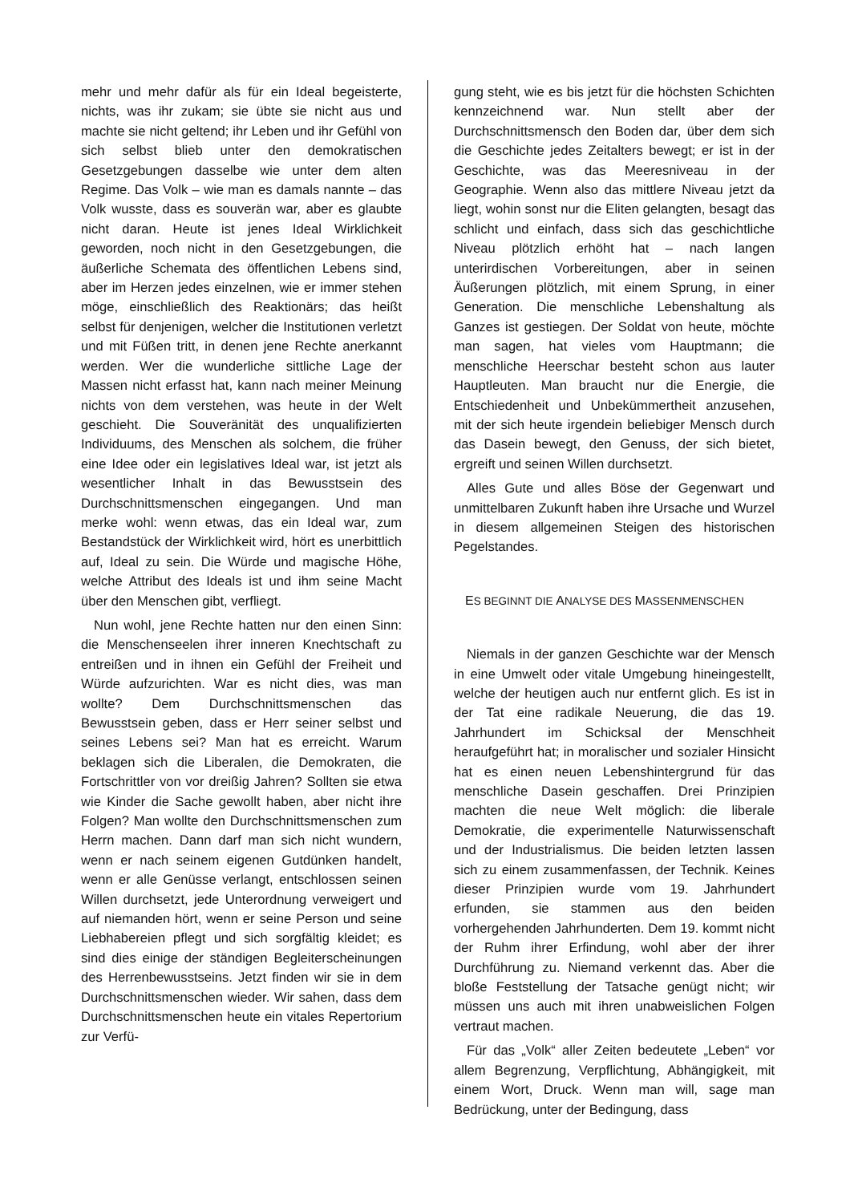mehr und mehr dafür als für ein Ideal begeisterte, nichts, was ihr zukam; sie übte sie nicht aus und machte sie nicht geltend; ihr Leben und ihr Gefühl von sich selbst blieb unter den demokratischen Gesetzgebungen dasselbe wie unter dem alten Regime. Das Volk – wie man es damals nannte – das Volk wusste, dass es souverän war, aber es glaubte nicht daran. Heute ist jenes Ideal Wirklichkeit geworden, noch nicht in den Gesetzgebungen, die äußerliche Schemata des öffentlichen Lebens sind, aber im Herzen jedes einzelnen, wie er immer stehen möge, einschließlich des Reaktionärs; das heißt selbst für denjenigen, welcher die Institutionen verletzt und mit Füßen tritt, in denen jene Rechte anerkannt werden. Wer die wunderliche sittliche Lage der Massen nicht erfasst hat, kann nach meiner Meinung nichts von dem verstehen, was heute in der Welt geschieht. Die Souveränität des unqualifizierten Individuums, des Menschen als solchem, die früher eine Idee oder ein legislatives Ideal war, ist jetzt als wesentlicher Inhalt in das Bewusstsein des Durchschnittsmenschen eingegangen. Und man merke wohl: wenn etwas, das ein Ideal war, zum Bestandstück der Wirklichkeit wird, hört es unerbittlich auf, Ideal zu sein. Die Würde und magische Höhe, welche Attribut des Ideals ist und ihm seine Macht über den Menschen gibt, verfliegt.
Nun wohl, jene Rechte hatten nur den einen Sinn: die Menschenseelen ihrer inneren Knechtschaft zu entreißen und in ihnen ein Gefühl der Freiheit und Würde aufzurichten. War es nicht dies, was man wollte? Dem Durchschnittsmenschen das Bewusstsein geben, dass er Herr seiner selbst und seines Lebens sei? Man hat es erreicht. Warum beklagen sich die Liberalen, die Demokraten, die Fortschrittler von vor dreißig Jahren? Sollten sie etwa wie Kinder die Sache gewollt haben, aber nicht ihre Folgen? Man wollte den Durchschnittsmenschen zum Herrn machen. Dann darf man sich nicht wundern, wenn er nach seinem eigenen Gutdünken handelt, wenn er alle Genüsse verlangt, entschlossen seinen Willen durchsetzt, jede Unterordnung verweigert und auf niemanden hört, wenn er seine Person und seine Liebhabereien pflegt und sich sorgfältig kleidet; es sind dies einige der ständigen Begleiterscheinungen des Herrenbewusstseins. Jetzt finden wir sie in dem Durchschnittsmenschen wieder. Wir sahen, dass dem Durchschnittsmenschen heute ein vitales Repertorium zur Verfü-
gung steht, wie es bis jetzt für die höchsten Schichten kennzeichnend war. Nun stellt aber der Durchschnittsmensch den Boden dar, über dem sich die Geschichte jedes Zeitalters bewegt; er ist in der Geschichte, was das Meeresniveau in der Geographie. Wenn also das mittlere Niveau jetzt da liegt, wohin sonst nur die Eliten gelangten, besagt das schlicht und einfach, dass sich das geschichtliche Niveau plötzlich erhöht hat – nach langen unterirdischen Vorbereitungen, aber in seinen Äußerungen plötzlich, mit einem Sprung, in einer Generation. Die menschliche Lebenshaltung als Ganzes ist gestiegen. Der Soldat von heute, möchte man sagen, hat vieles vom Hauptmann; die menschliche Heerschar besteht schon aus lauter Hauptleuten. Man braucht nur die Energie, die Entschiedenheit und Unbekümmertheit anzusehen, mit der sich heute irgendein beliebiger Mensch durch das Dasein bewegt, den Genuss, der sich bietet, ergreift und seinen Willen durchsetzt.
Alles Gute und alles Böse der Gegenwart und unmittelbaren Zukunft haben ihre Ursache und Wurzel in diesem allgemeinen Steigen des historischen Pegelstandes.
ES BEGINNT DIE ANALYSE DES MASSENMENSCHEN
Niemals in der ganzen Geschichte war der Mensch in eine Umwelt oder vitale Umgebung hineingestellt, welche der heutigen auch nur entfernt glich. Es ist in der Tat eine radikale Neuerung, die das 19. Jahrhundert im Schicksal der Menschheit heraufgeführt hat; in moralischer und sozialer Hinsicht hat es einen neuen Lebenshintergrund für das menschliche Dasein geschaffen. Drei Prinzipien machten die neue Welt möglich: die liberale Demokratie, die experimentelle Naturwissenschaft und der Industrialismus. Die beiden letzten lassen sich zu einem zusammenfassen, der Technik. Keines dieser Prinzipien wurde vom 19. Jahrhundert erfunden, sie stammen aus den beiden vorhergehenden Jahrhunderten. Dem 19. kommt nicht der Ruhm ihrer Erfindung, wohl aber der ihrer Durchführung zu. Niemand verkennt das. Aber die bloße Feststellung der Tatsache genügt nicht; wir müssen uns auch mit ihren unabweislichen Folgen vertraut machen.
Für das „Volk“ aller Zeiten bedeutete „Leben“ vor allem Begrenzung, Verpflichtung, Abhängigkeit, mit einem Wort, Druck. Wenn man will, sage man Bedrückung, unter der Bedingung, dass